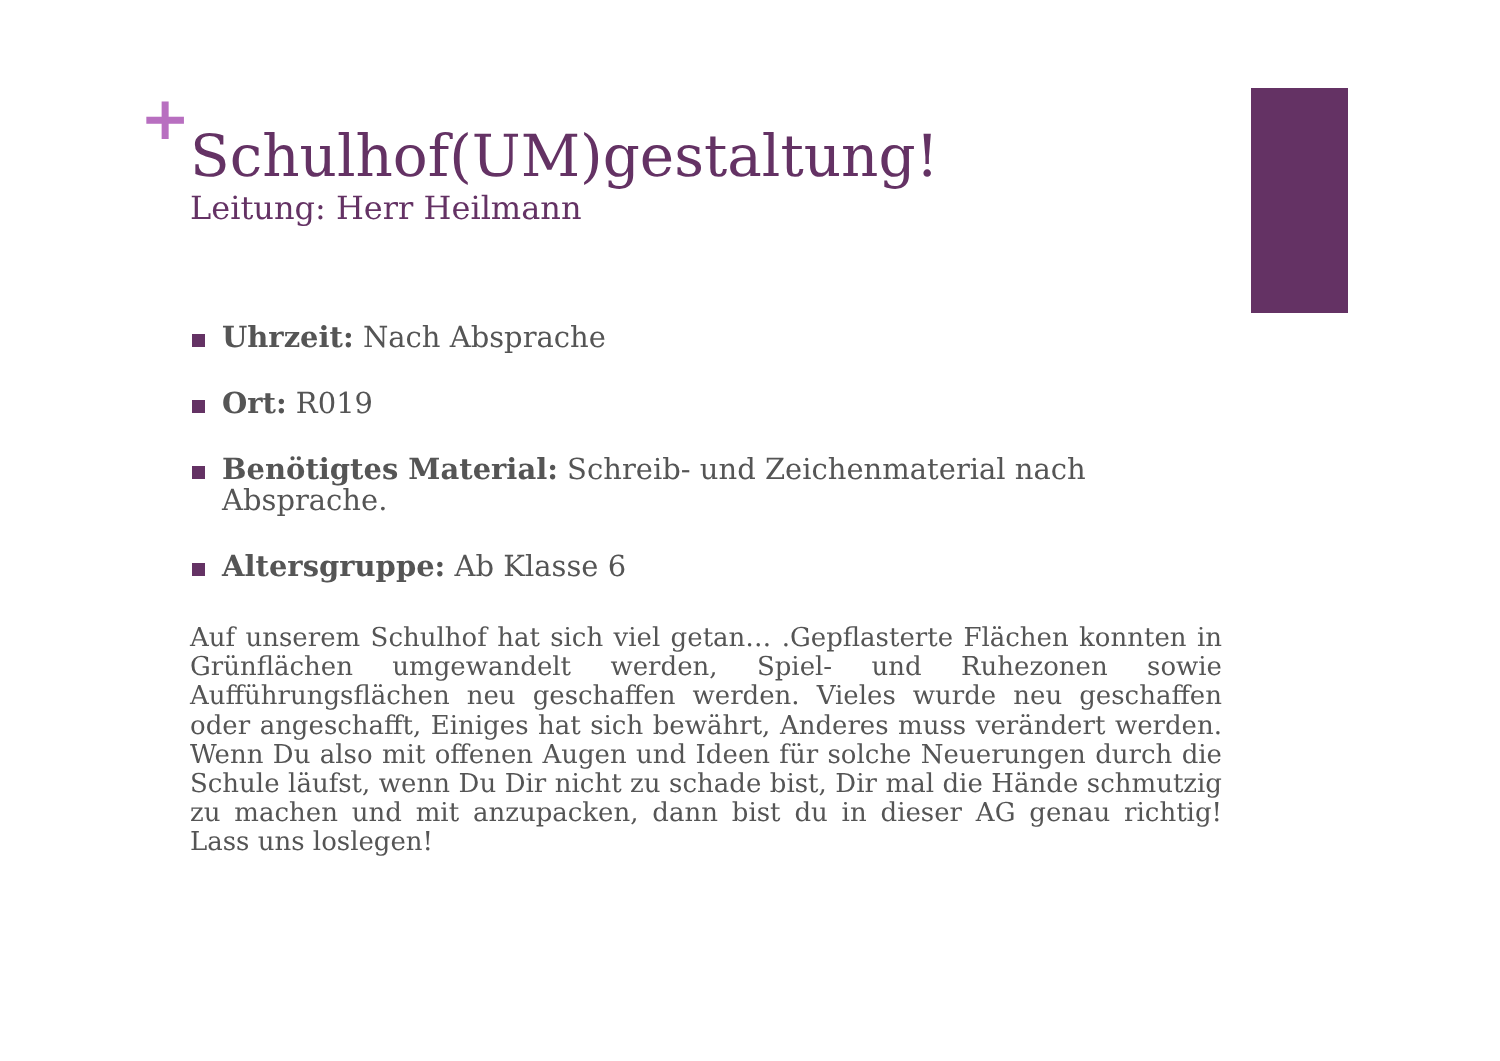+
Schulhof(UM)gestaltung!
Leitung: Herr Heilmann
Uhrzeit: Nach Absprache
Ort: R019
Benötigtes Material: Schreib- und Zeichenmaterial nach Absprache.
Altersgruppe: Ab Klasse 6
Auf unserem Schulhof hat sich viel getan… .Gepflasterte Flächen konnten in Grünflächen umgewandelt werden, Spiel- und Ruhezonen sowie Aufführungsflächen neu geschaffen werden. Vieles wurde neu geschaffen oder angeschafft, Einiges hat sich bewährt, Anderes muss verändert werden. Wenn Du also mit offenen Augen und Ideen für solche Neuerungen durch die Schule läufst, wenn Du Dir nicht zu schade bist, Dir mal die Hände schmutzig zu machen und mit anzupacken, dann bist du in dieser AG genau richtig! Lass uns loslegen!